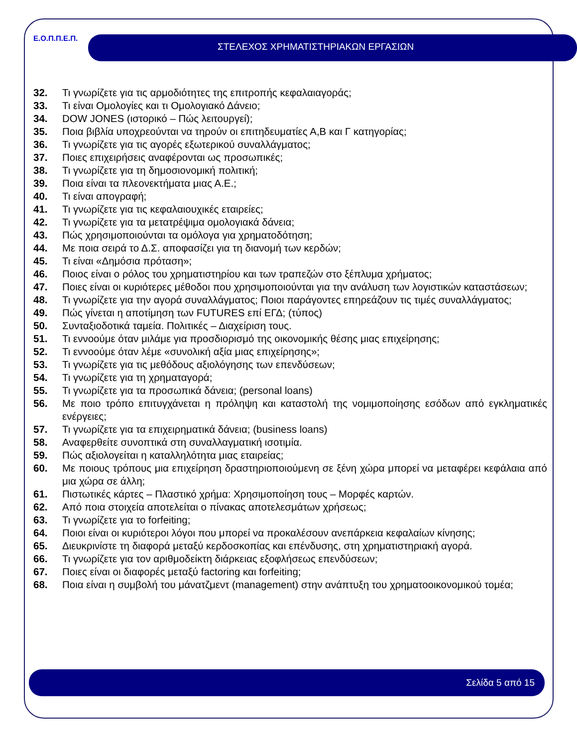Ε.Ο.Π.Π.Ε.Π.
ΣΤΕΛΕΧΟΣ ΧΡΗΜΑΤΙΣΤΗΡΙΑΚΩΝ ΕΡΓΑΣΙΩΝ
32. Τι γνωρίζετε για τις αρμοδιότητες της επιτροπής κεφαλαιαγοράς;
33. Τι είναι Ομολογίες και τι Ομολογιακό Δάνειο;
34. DOW JONES (ιστορικό – Πώς λειτουργεί);
35. Ποια βιβλία υποχρεούνται να τηρούν οι επιτηδευματίες Α,Β και Γ κατηγορίας;
36. Τι γνωρίζετε για τις αγορές εξωτερικού συναλλάγματος;
37. Ποιες επιχειρήσεις αναφέρονται ως προσωπικές;
38. Τι γνωρίζετε για τη δημοσιονομική πολιτική;
39. Ποια είναι τα πλεονεκτήματα μιας Α.Ε.;
40. Τι είναι απογραφή;
41. Τι γνωρίζετε για τις κεφαλαιουχικές εταιρείες;
42. Τι γνωρίζετε για τα μετατρέψιμα ομολογιακά δάνεια;
43. Πώς χρησιμοποιούνται τα ομόλογα για χρηματοδότηση;
44. Με ποια σειρά το Δ.Σ. αποφασίζει για τη διανομή των κερδών;
45. Τι είναι «Δημόσια πρόταση»;
46. Ποιος είναι ο ρόλος του χρηματιστηρίου και των τραπεζών στο ξέπλυμα χρήματος;
47. Ποιες είναι οι κυριότερες μέθοδοι που χρησιμοποιούνται για την ανάλυση των λογιστικών καταστάσεων;
48. Τι γνωρίζετε για την αγορά συναλλάγματος; Ποιοι παράγοντες επηρεάζουν τις τιμές συναλλάγματος;
49. Πώς γίνεται η αποτίμηση των FUTURES επί ΕΓΔ; (τύπος)
50. Συνταξιοδοτικά ταμεία. Πολιτικές – Διαχείριση τους.
51. Τι εννοούμε όταν μιλάμε για προσδιορισμό της οικονομικής θέσης μιας επιχείρησης;
52. Τι εννοούμε όταν λέμε «συνολική αξία μιας επιχείρησης»;
53. Τι γνωρίζετε για τις μεθόδους αξιολόγησης των επενδύσεων;
54. Τι γνωρίζετε για τη χρηματαγορά;
55. Τι γνωρίζετε για τα προσωπικά δάνεια; (personal loans)
56. Με ποιο τρόπο επιτυγχάνεται η πρόληψη και καταστολή της νομιμοποίησης εσόδων από εγκληματικές ενέργειες;
57. Τι γνωρίζετε για τα επιχειρηματικά δάνεια; (business loans)
58. Αναφερθείτε συνοπτικά στη συναλλαγματική ισοτιμία.
59. Πώς αξιολογείται η καταλληλότητα μιας εταιρείας;
60. Με ποιους τρόπους μια επιχείρηση δραστηριοποιούμενη σε ξένη χώρα μπορεί να μεταφέρει κεφάλαια από μια χώρα σε άλλη;
61. Πιστωτικές κάρτες – Πλαστικό χρήμα: Χρησιμοποίηση τους – Μορφές καρτών.
62. Από ποια στοιχεία αποτελείται ο πίνακας αποτελεσμάτων χρήσεως;
63. Τι γνωρίζετε για το forfeiting;
64. Ποιοι είναι οι κυριότεροι λόγοι που μπορεί να προκαλέσουν ανεπάρκεια κεφαλαίων κίνησης;
65. Διευκρινίστε τη διαφορά μεταξύ κερδοσκοπίας και επένδυσης, στη χρηματιστηριακή αγορά.
66. Τι γνωρίζετε για τον αριθμοδείκτη διάρκειας εξοφλήσεως επενδύσεων;
67. Ποιες είναι οι διαφορές μεταξύ factoring και forfeiting;
68. Ποια είναι η συμβολή του μάνατζμεντ (management) στην ανάπτυξη του χρηματοοικονομικού τομέα;
Σελίδα 5 από 15